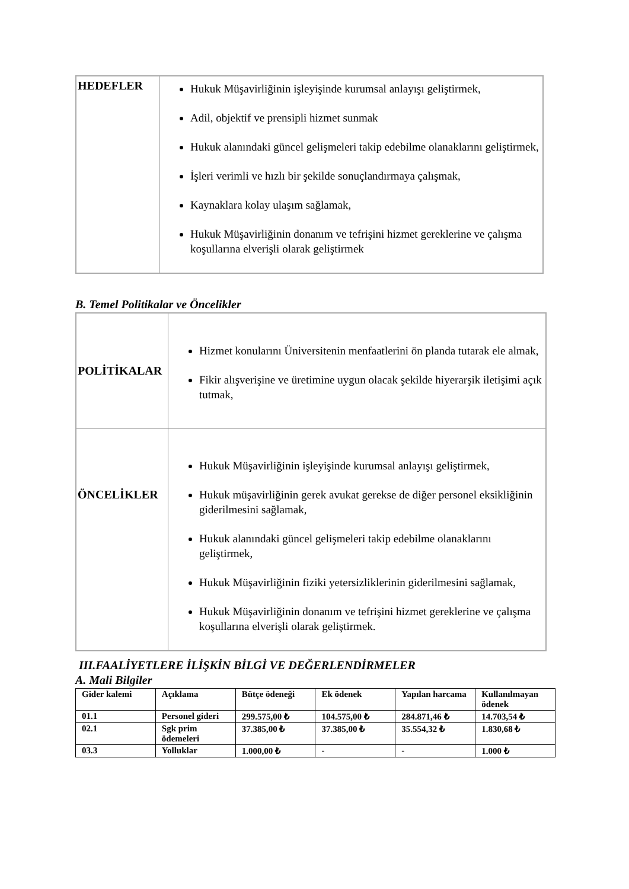| HEDEFLER | Hukuk Müşavirliğinin işleyişinde kurumsal anlayışı geliştirmek, Adil, objektif ve prensipli hizmet sunmak Hukuk alanındaki güncel gelişmeleri takip edebilme olanaklarını geliştirmek, İşleri verimli ve hızlı bir şekilde sonuçlandırmaya çalışmak, Kaynaklara kolay ulaşım sağlamak, Hukuk Müşavirliğinin donanım ve tefrişini hizmet gereklerine ve çalışma koşullarına elverişli olarak geliştirmek |
B. Temel Politikalar ve Öncelikler
| POLİTİKALAR | Hizmet konularını Üniversitenin menfaatlerini ön planda tutarak ele almak, Fikir alışverişine ve üretimine uygun olacak şekilde hiyerarşik iletişimi açık tutmak, |
| ÖNCELİKLER | Hukuk Müşavirliğinin işleyişinde kurumsal anlayışı geliştirmek, Hukuk müşavirliğinin gerek avukat gerekse de diğer personel eksikliğinin giderilmesini sağlamak, Hukuk alanındaki güncel gelişmeleri takip edebilme olanaklarını geliştirmek, Hukuk Müşavirliğinin fiziki yetersizliklerinin giderilmesini sağlamak, Hukuk Müşavirliğinin donanım ve tefrişini hizmet gereklerine ve çalışma koşullarına elverişli olarak geliştirmek. |
III.FAALİYETLERE İLİŞKİN BİLGİ VE DEĞERLENDİRMELER
A. Mali Bilgiler
| Gider kalemi | Açıklama | Bütçe ödeneği | Ek ödenek | Yapılan harcama | Kullanılmayan ödenek |
| --- | --- | --- | --- | --- | --- |
| 01.1 | Personel gideri | 299.575,00 ₺ | 104.575,00 ₺ | 284.871,46 ₺ | 14.703,54 ₺ |
| 02.1 | Sgk prim ödemeleri | 37.385,00 ₺ | 37.385,00 ₺ | 35.554,32 ₺ | 1.830,68 ₺ |
| 03.3 | Yolluklar | 1.000,00 ₺ | - | - | 1.000 ₺ |